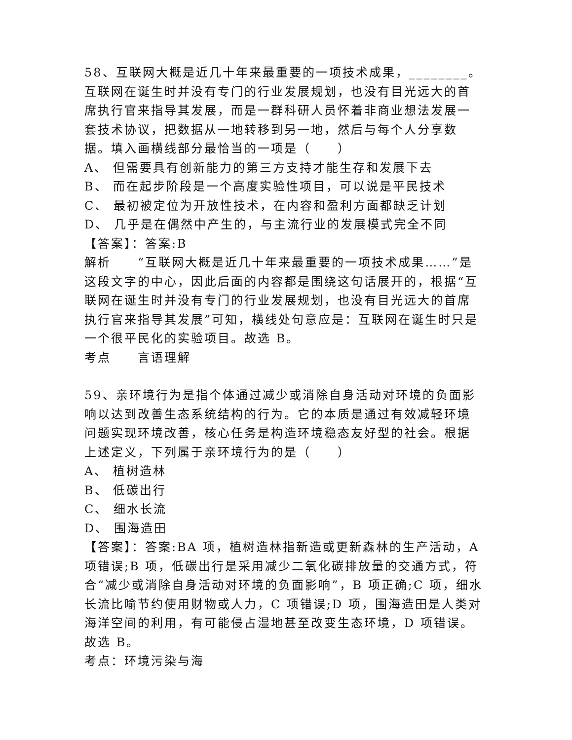58、互联网大概是近几十年来最重要的一项技术成果，________。互联网在诞生时并没有专门的行业发展规划，也没有目光远大的首席执行官来指导其发展，而是一群科研人员怀着非商业想法发展一套技术协议，把数据从一地转移到另一地，然后与每个人分享数据。填入画横线部分最恰当的一项是（　　）
A、 但需要具有创新能力的第三方支持才能生存和发展下去
B、 而在起步阶段是一个高度实验性项目，可以说是平民技术
C、 最初被定位为开放性技术，在内容和盈利方面都缺乏计划
D、 几乎是在偶然中产生的，与主流行业的发展模式完全不同
【答案】：答案:B
解析　　“互联网大概是近几十年来最重要的一项技术成果……”是这段文字的中心，因此后面的内容都是围绕这句话展开的，根据“互联网在诞生时并没有专门的行业发展规划，也没有目光远大的首席执行官来指导其发展”可知，横线处句意应是：互联网在诞生时只是一个很平民化的实验项目。故选 B。
考点　　言语理解
59、亲环境行为是指个体通过减少或消除自身活动对环境的负面影响以达到改善生态系统结构的行为。它的本质是通过有效减轻环境问题实现环境改善，核心任务是构造环境稳态友好型的社会。根据上述定义，下列属于亲环境行为的是（　　）
A、 植树造林
B、 低碳出行
C、 细水长流
D、 围海造田
【答案】：答案:BA 项，植树造林指新造或更新森林的生产活动，A 项错误;B 项，低碳出行是采用减少二氧化碳排放量的交通方式，符合“减少或消除自身活动对环境的负面影响”，B 项正确;C 项，细水长流比喻节约使用财物或人力，C 项错误;D 项，围海造田是人类对海洋空间的利用，有可能侵占湿地甚至改变生态环境，D 项错误。故选 B。
考点：环境污染与海